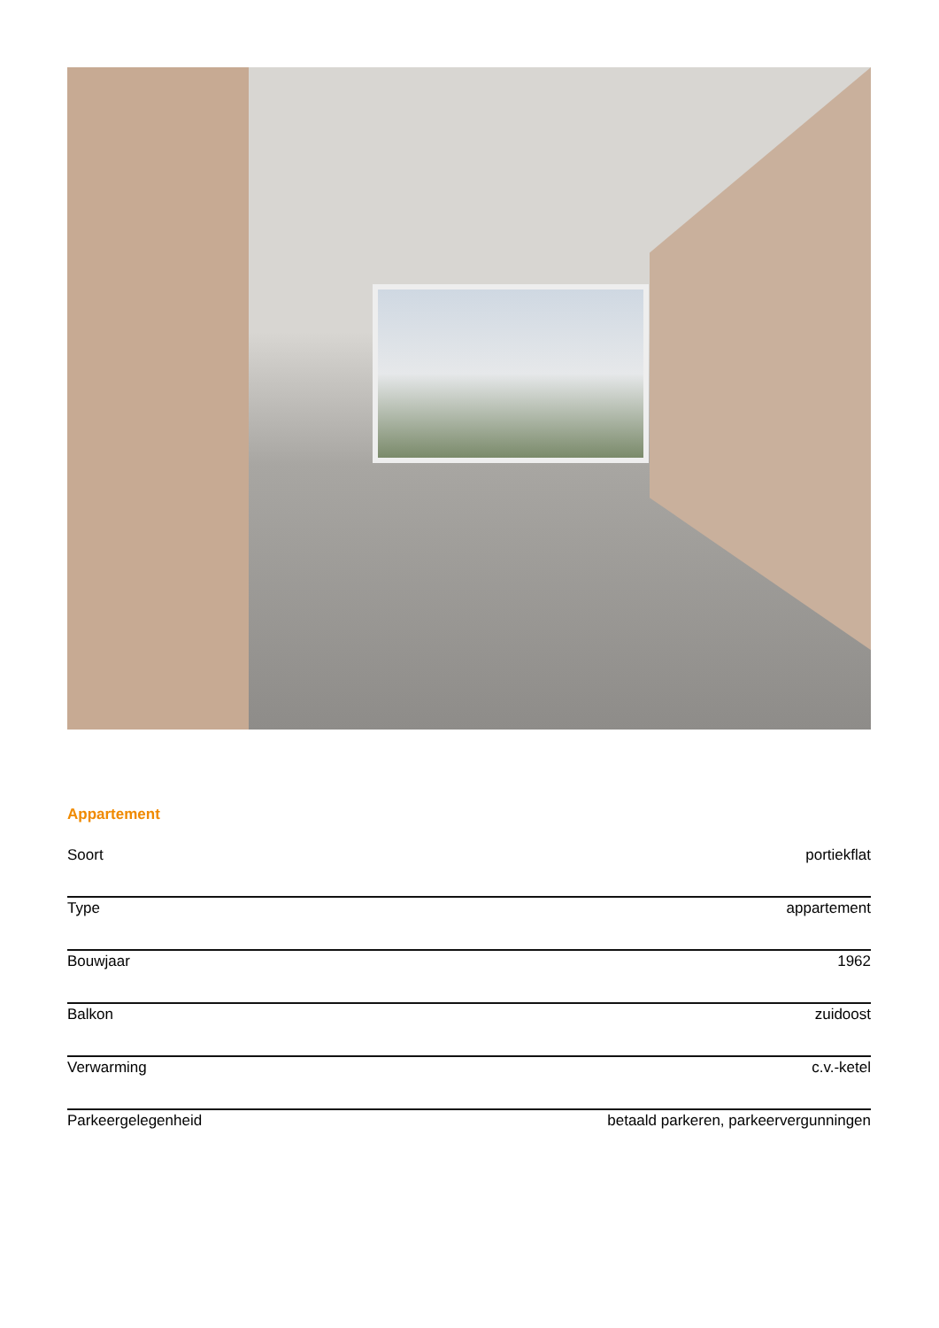Appartement
| Soort | portiekflat |
| Type | appartement |
| Bouwjaar | 1962 |
| Balkon | zuidoost |
| Verwarming | c.v.-ketel |
| Parkeergelegenheid | betaald parkeren, parkeervergunningen |